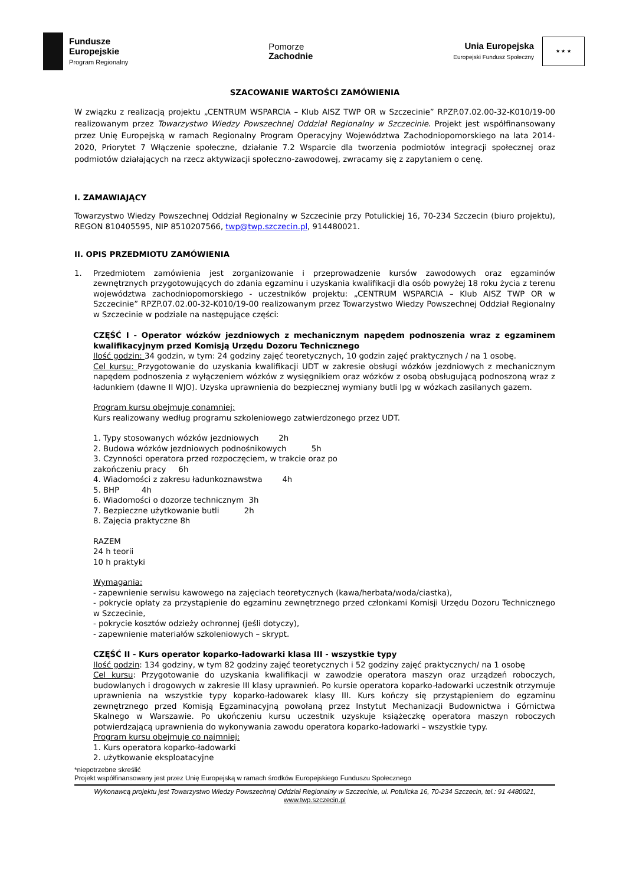Fundusze
Europejskie
Program Regionalny
Pomorze
Zachodnie
Unia Europejska
Europejski Fundusz Społeczny
★ ★ ★
SZACOWANIE WARTOŚCI ZAMÓWIENIA
W związku z realizacją projektu „CENTRUM WSPARCIA – Klub AISZ TWP OR w Szczecinie” RPZP.07.02.00-32-K010/19-00 realizowanym przez Towarzystwo Wiedzy Powszechnej Oddział Regionalny w Szczecinie. Projekt jest współfinansowany przez Unię Europejską w ramach Regionalny Program Operacyjny Województwa Zachodniopomorskiego na lata 2014-2020, Priorytet 7 Włączenie społeczne, działanie 7.2 Wsparcie dla tworzenia podmiotów integracji społecznej oraz podmiotów działających na rzecz aktywizacji społeczno-zawodowej, zwracamy się z zapytaniem o cenę.
I. ZAMAWIAJĄCY
Towarzystwo Wiedzy Powszechnej Oddział Regionalny w Szczecinie przy Potulickiej 16, 70-234 Szczecin (biuro projektu), REGON 810405595, NIP 8510207566, twp@twp.szczecin.pl, 914480021.
II. OPIS PRZEDMIOTU ZAMÓWIENIA
1. Przedmiotem zamówienia jest zorganizowanie i przeprowadzenie kursów zawodowych oraz egzaminów zewnętrznych przygotowujących do zdania egzaminu i uzyskania kwalifikacji dla osób powyżej 18 roku życia z terenu województwa zachodniopomorskiego - uczestników projektu: „CENTRUM WSPARCIA – Klub AISZ TWP OR w Szczecinie” RPZP.07.02.00-32-K010/19-00 realizowanym przez Towarzystwo Wiedzy Powszechnej Oddział Regionalny w Szczecinie w podziale na następujące części:
CZĘŚĆ I - Operator wózków jezdniowych z mechanicznym napędem podnoszenia wraz z egzaminem kwalifikacyjnym przed Komisją Urzędu Dozoru Technicznego
Ilość godzin: 34 godzin, w tym: 24 godziny zajęć teoretycznych, 10 godzin zajęć praktycznych / na 1 osobę.
Cel kursu: Przygotowanie do uzyskania kwalifikacji UDT w zakresie obsługi wózków jezdniowych z mechanicznym napędem podnoszenia z wyłączeniem wózków z wysięgnikiem oraz wózków z osobą obsługującą podnoszoną wraz z ładunkiem (dawne II WJO). Uzyska uprawnienia do bezpiecznej wymiany butli lpg w wózkach zasilanych gazem.
Program kursu obejmuje conamniej:
Kurs realizowany według programu szkoleniowego zatwierdzonego przez UDT.
1. Typy stosowanych wózków jezdniowych 2h
2. Budowa wózków jezdniowych podnośnikowych 5h
3. Czynności operatora przed rozpoczęciem, w trakcie oraz po
zakończeniu pracy 6h
4. Wiadomości z zakresu ładunkoznawstwa 4h
5. BHP 4h
6. Wiadomości o dozorze technicznym 3h
7. Bezpieczne użytkowanie butli 2h
8. Zajęcia praktyczne 8h
RAZEM
24 h teorii
10 h praktyki
Wymagania:
- zapewnienie serwisu kawowego na zajęciach teoretycznych (kawa/herbata/woda/ciastka),
- pokrycie opłaty za przystąpienie do egzaminu zewnętrznego przed członkami Komisji Urzędu Dozoru Technicznego w Szczecinie,
- pokrycie kosztów odzieży ochronnej (jeśli dotyczy),
- zapewnienie materiałów szkoleniowych – skrypt.
CZĘŚĆ II - Kurs operator koparko-ładowarki klasa III - wszystkie typy
Ilość godzin: 134 godziny, w tym 82 godziny zajęć teoretycznych i 52 godziny zajęć praktycznych/ na 1 osobę
Cel kursu: Przygotowanie do uzyskania kwalifikacji w zawodzie operatora maszyn oraz urządzeń roboczych, budowlanych i drogowych w zakresie III klasy uprawnień. Po kursie operatora koparko-ładowarki uczestnik otrzymuje uprawnienia na wszystkie typy koparko-ładowarek klasy III. Kurs kończy się przystąpieniem do egzaminu zewnętrznego przed Komisją Egzaminacyjną powołaną przez Instytut Mechanizacji Budownictwa i Górnictwa Skalnego w Warszawie. Po ukończeniu kursu uczestnik uzyskuje książeczkę operatora maszyn roboczych potwierdzającą uprawnienia do wykonywania zawodu operatora koparko-ładowarki – wszystkie typy.
Program kursu obejmuje co najmniej:
1. Kurs operatora koparko-ładowarki
2. użytkowanie eksploatacyjne
*niepotrzebne skreślić
Projekt współfinansowany jest przez Unię Europejską w ramach środków Europejskiego Funduszu Społecznego
Wykonawcą projektu jest Towarzystwo Wiedzy Powszechnej Oddział Regionalny w Szczecinie, ul. Potulicka 16, 70-234 Szczecin, tel.: 91 4480021,
www.twp.szczecin.pl